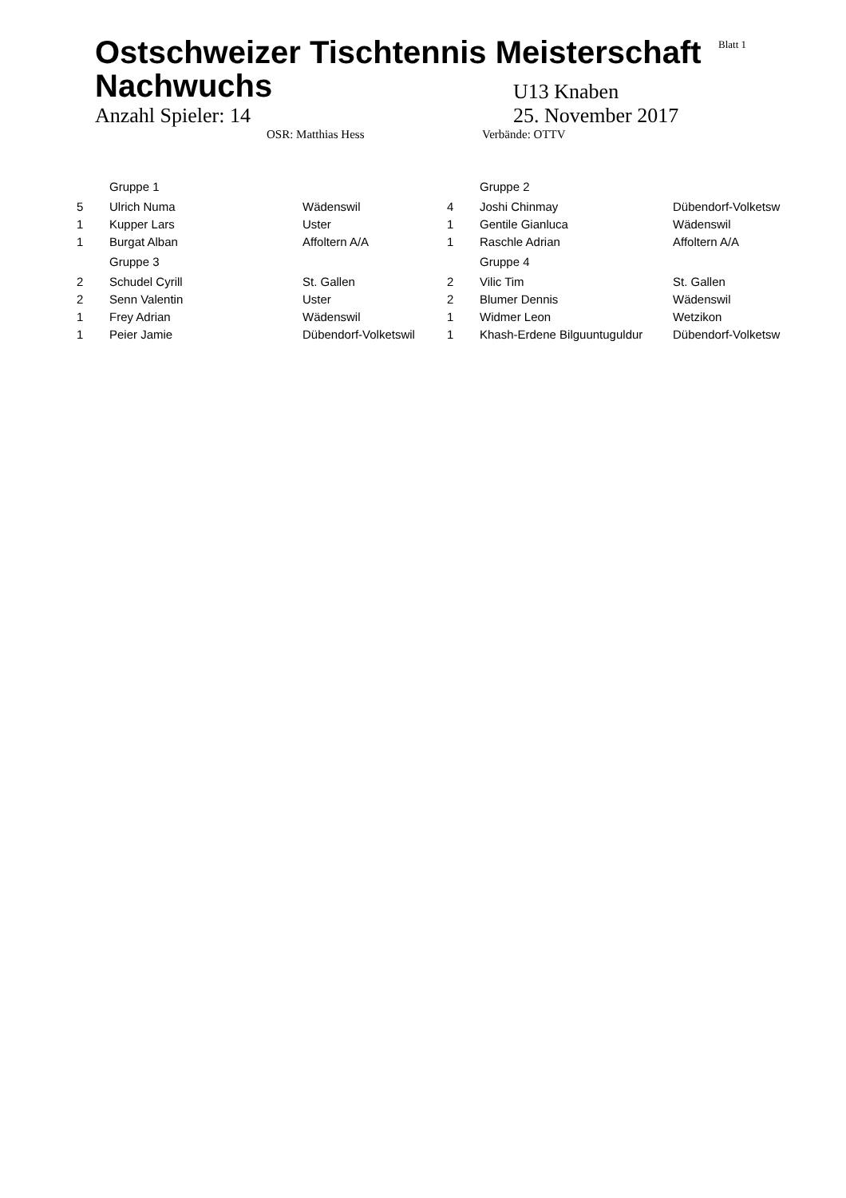Blatt 1
Ostschweizer Tischtennis Meisterschaft Nachwuchs
U13 Knaben
Anzahl Spieler: 14 25. November 2017
OSR: Matthias Hess Verbände: OTTV
| | Gruppe 1 | | | Gruppe 2 | |
| 5 | Ulrich Numa | Wädenswil | 4 | Joshi Chinmay | Dübendorf-Volketsw |
| 1 | Kupper Lars | Uster | 1 | Gentile Gianluca | Wädenswil |
| 1 | Burgat Alban | Affoltern A/A | 1 | Raschle Adrian | Affoltern A/A |
| | Gruppe 3 | | | Gruppe 4 | |
| 2 | Schudel Cyrill | St. Gallen | 2 | Vilic Tim | St. Gallen |
| 2 | Senn Valentin | Uster | 2 | Blumer Dennis | Wädenswil |
| 1 | Frey Adrian | Wädenswil | 1 | Widmer Leon | Wetzikon |
| 1 | Peier Jamie | Dübendorf-Volketswil | 1 | Khash-Erdene Bilguuntuguldur | Dübendorf-Volketsw |